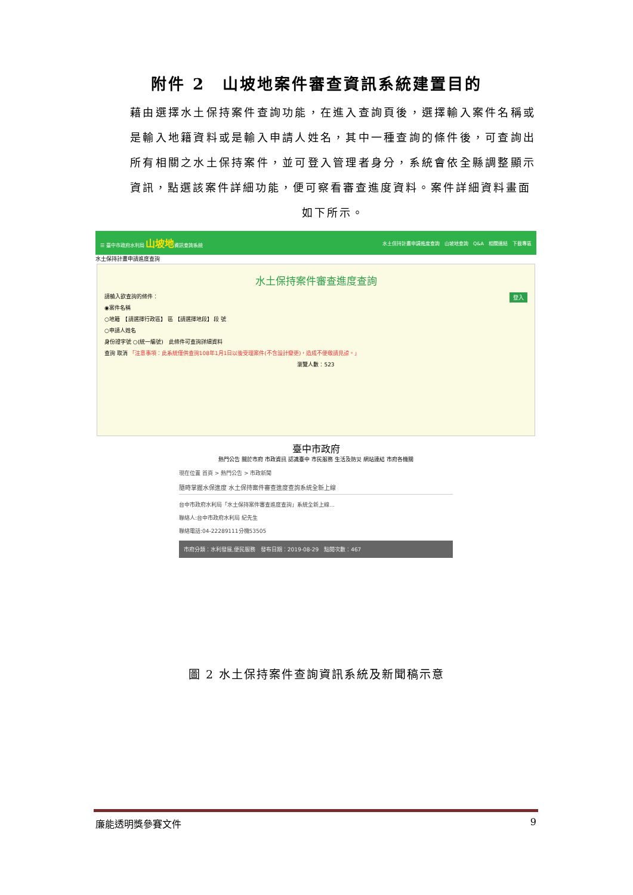附件 2　山坡地案件審查資訊系統建置目的
藉由選擇水土保持案件查詢功能，在進入查詢頁後，選擇輸入案件名稱或是輸入地籍資料或是輸入申請人姓名，其中一種查詢的條件後，可查詢出所有相關之水土保持案件，並可登入管理者身分，系統會依全縣調整顯示資訊，點選該案件詳細功能，便可察看審查進度資料。案件詳細資料畫面
如下所示。
☰ 臺中市政府水利局 山坡地資訊查詢系統 水土保持計畫申請進度查詢　山坡地查詢　Q&A　相關連結　下載專區
水土保持計畫申請進度查詢
水土保持案件審查進度查詢
請輸入欲查詢的條件：　登入
◉案件名稱
○地籍　【請選擇行政區】 區 【請選擇地段】 段 號
○申請人姓名
身份證字號 ○(統一編號)　此條件可查詢詳細資料
查詢 取消 「注意事項：此系統僅供查詢108年1月1日以後受理案件(不含設計變更)，造成不便敬請見諒。」
瀏覽人數：523
臺中市政府
熱門公告 關於市府 市政資訊 認識臺中 市民服務 生活及防災 網站連結 市府各機關
現在位置 首頁 > 熱門公告 > 市政新聞
隨時掌握水保進度 水土保持案件審查進度查詢系統全新上線
台中市政府水利局「水土保持案件審查進度查詢」系統全新上線…
聯絡人:台中市政府水利局 紀先生
聯絡電話:04-22289111分機53505
市府分類：水利發展,便民服務　發布日期：2019-08-29　點閱次數：467
圖 2 水土保持案件查詢資訊系統及新聞稿示意
廉能透明獎參賽文件 9